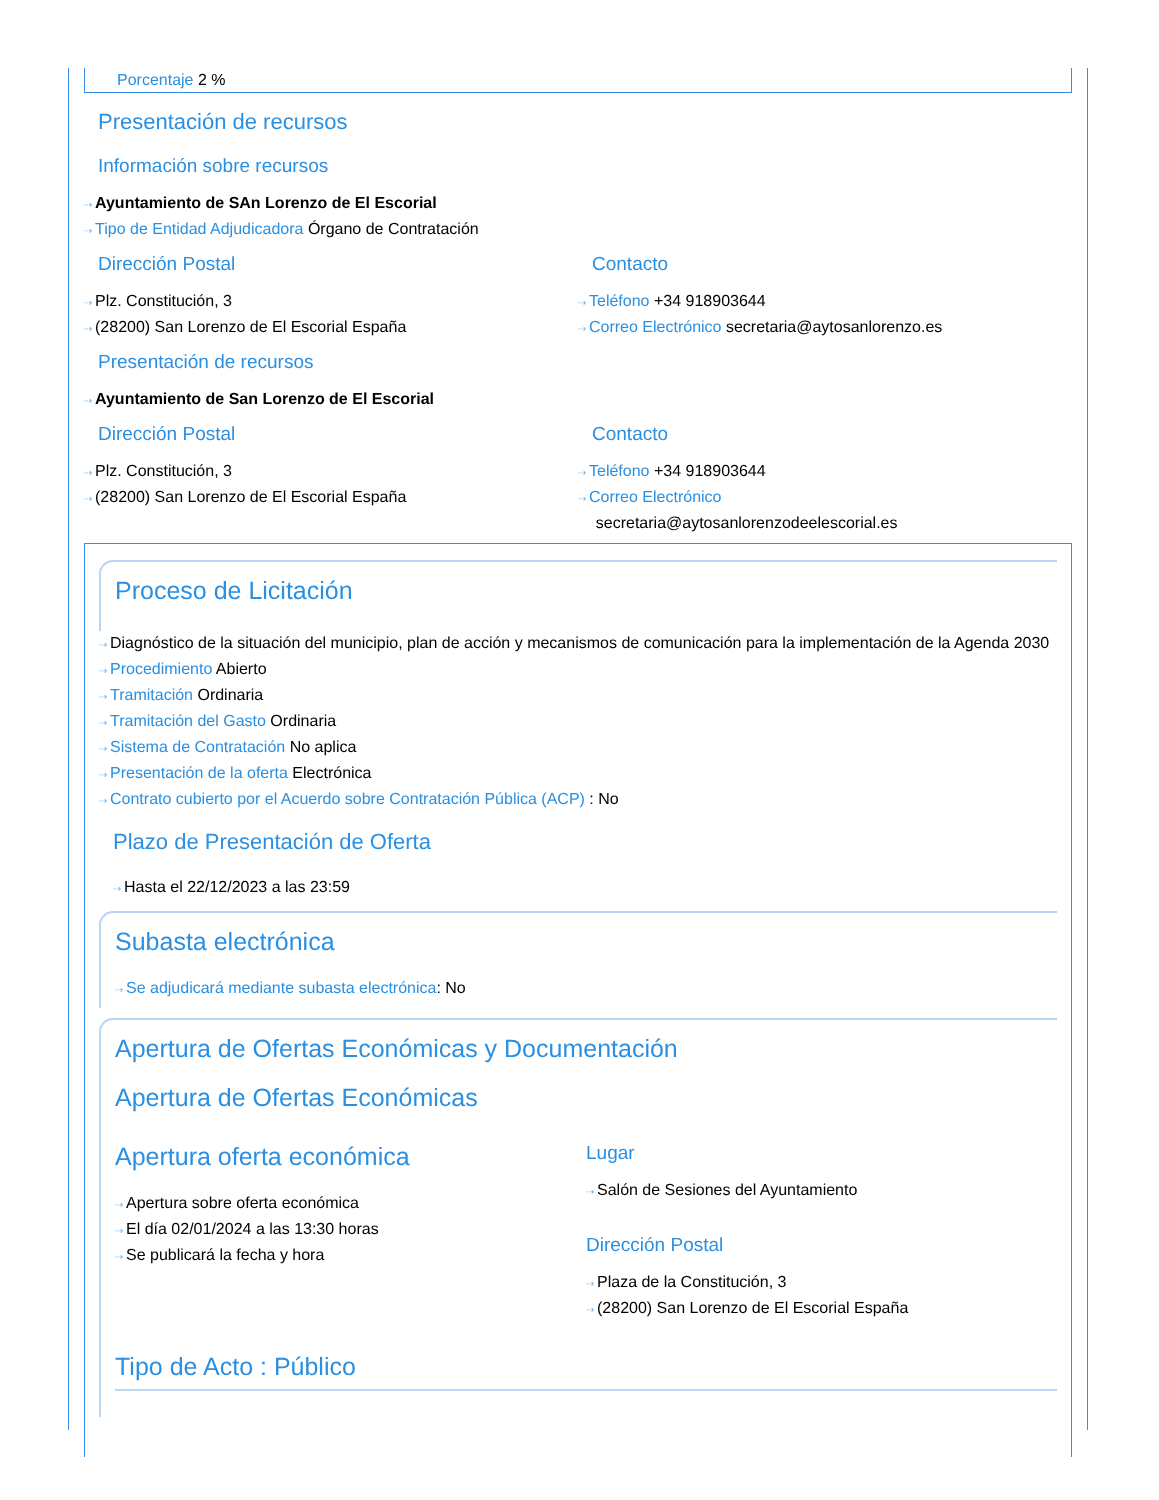Porcentaje 2 %
Presentación de recursos
Información sobre recursos
⇢ Ayuntamiento de SAn Lorenzo de El Escorial
⇢ Tipo de Entidad Adjudicadora Órgano de Contratación
Dirección Postal
⇢ Plz. Constitución, 3
⇢ (28200) San Lorenzo de El Escorial España
Contacto
⇢ Teléfono +34 918903644
⇢ Correo Electrónico secretaria@aytosanlorenzo.es
Presentación de recursos
⇢ Ayuntamiento de San Lorenzo de El Escorial
Dirección Postal
⇢ Plz. Constitución, 3
⇢ (28200) San Lorenzo de El Escorial España
Contacto
⇢ Teléfono +34 918903644
⇢ Correo Electrónico
secretaria@aytosanlorenzodeelescorial.es
Proceso de Licitación
⇢ Diagnóstico de la situación del municipio, plan de acción y mecanismos de comunicación para la implementación de la Agenda 2030
⇢ Procedimiento Abierto
⇢ Tramitación Ordinaria
⇢ Tramitación del Gasto Ordinaria
⇢ Sistema de Contratación No aplica
⇢ Presentación de la oferta Electrónica
⇢ Contrato cubierto por el Acuerdo sobre Contratación Pública (ACP) : No
Plazo de Presentación de Oferta
⇢ Hasta el 22/12/2023 a las 23:59
Subasta electrónica
⇢ Se adjudicará mediante subasta electrónica: No
Apertura de Ofertas Económicas y Documentación
Apertura de Ofertas Económicas
Apertura oferta económica
⇢ Apertura sobre oferta económica
⇢ El día 02/01/2024 a las 13:30 horas
⇢ Se publicará la fecha y hora
Lugar
⇢ Salón de Sesiones del Ayuntamiento
Dirección Postal
⇢ Plaza de la Constitución, 3
⇢ (28200) San Lorenzo de El Escorial España
Tipo de Acto : Público